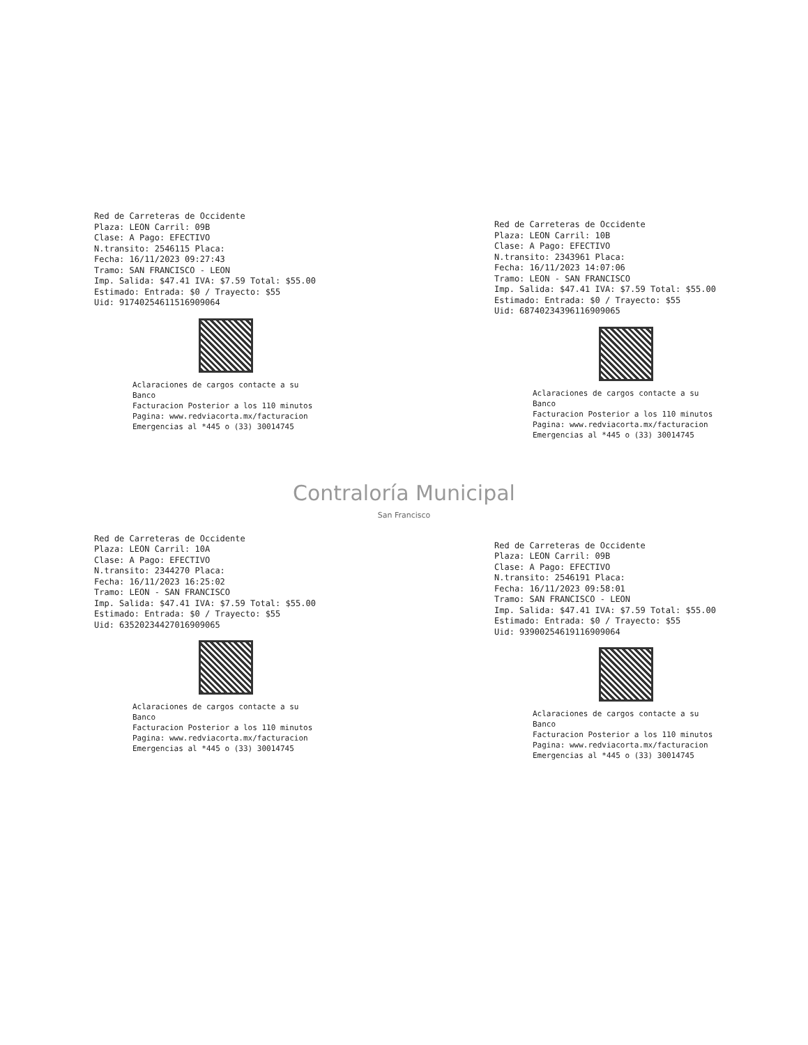Red de Carreteras de Occidente
Plaza: LEON Carril: 09B
Clase: A Pago: EFECTIVO
N.transito: 2546115 Placa:
Fecha: 16/11/2023 09:27:43
Tramo: SAN FRANCISCO - LEON
Imp. Salida: $47.41 IVA: $7.59 Total: $55.00
Estimado: Entrada: $0 / Trayecto: $55
Uid: 917402546115169090​64
Aclaraciones de cargos contacte a su Banco
Facturacion Posterior a los 110 minutos
Pagina: www.redviacorta.mx/facturacion
Emergencias al *445 o (33) 30014745
Red de Carreteras de Occidente
Plaza: LEON Carril: 10B
Clase: A Pago: EFECTIVO
N.transito: 2343961 Placa:
Fecha: 16/11/2023 14:07:06
Tramo: LEON - SAN FRANCISCO
Imp. Salida: $47.41 IVA: $7.59 Total: $55.00
Estimado: Entrada: $0 / Trayecto: $55
Uid: 687402343961169090​65
Aclaraciones de cargos contacte a su Banco
Facturacion Posterior a los 110 minutos
Pagina: www.redviacorta.mx/facturacion
Emergencias al *445 o (33) 30014745
Contraloría Municipal
San Francisco
Red de Carreteras de Occidente
Plaza: LEON Carril: 10A
Clase: A Pago: EFECTIVO
N.transito: 2344270 Placa:
Fecha: 16/11/2023 16:25:02
Tramo: LEON - SAN FRANCISCO
Imp. Salida: $47.41 IVA: $7.59 Total: $55.00
Estimado: Entrada: $0 / Trayecto: $55
Uid: 635202344270169090​65
Aclaraciones de cargos contacte a su Banco
Facturacion Posterior a los 110 minutos
Pagina: www.redviacorta.mx/facturacion
Emergencias al *445 o (33) 30014745
Red de Carreteras de Occidente
Plaza: LEON Carril: 09B
Clase: A Pago: EFECTIVO
N.transito: 2546191 Placa:
Fecha: 16/11/2023 09:58:01
Tramo: SAN FRANCISCO - LEON
Imp. Salida: $47.41 IVA: $7.59 Total: $55.00
Estimado: Entrada: $0 / Trayecto: $55
Uid: 939002546191169090​64
Aclaraciones de cargos contacte a su Banco
Facturacion Posterior a los 110 minutos
Pagina: www.redviacorta.mx/facturacion
Emergencias al *445 o (33) 30014745